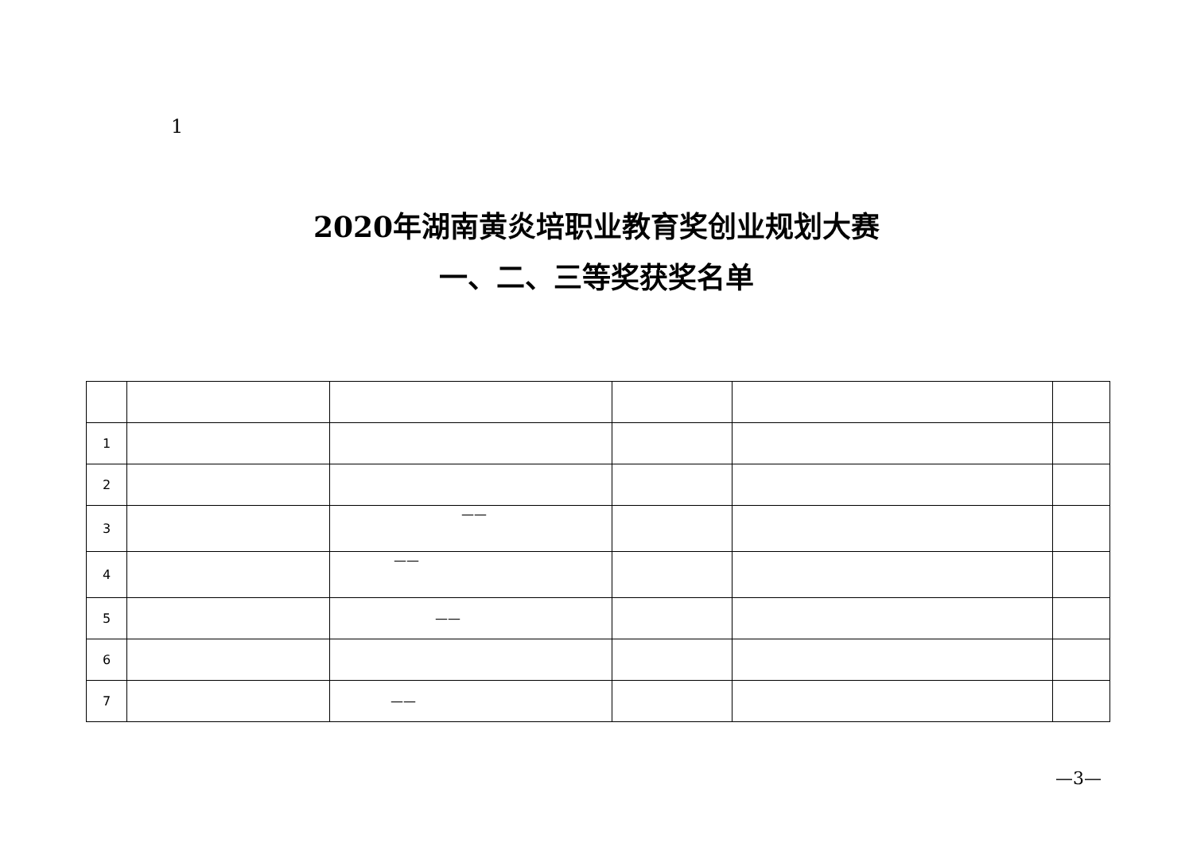1
2020年湖南黄炎培职业教育奖创业规划大赛
一、二、三等奖获奖名单
| 1 | | | | | |
| 2 | | | | | |
| 3 | | —— | | | |
| 4 | | —— | | | |
| 5 | | —— | | | |
| 6 | | | | | |
| 7 | | —— | | | |
—3—